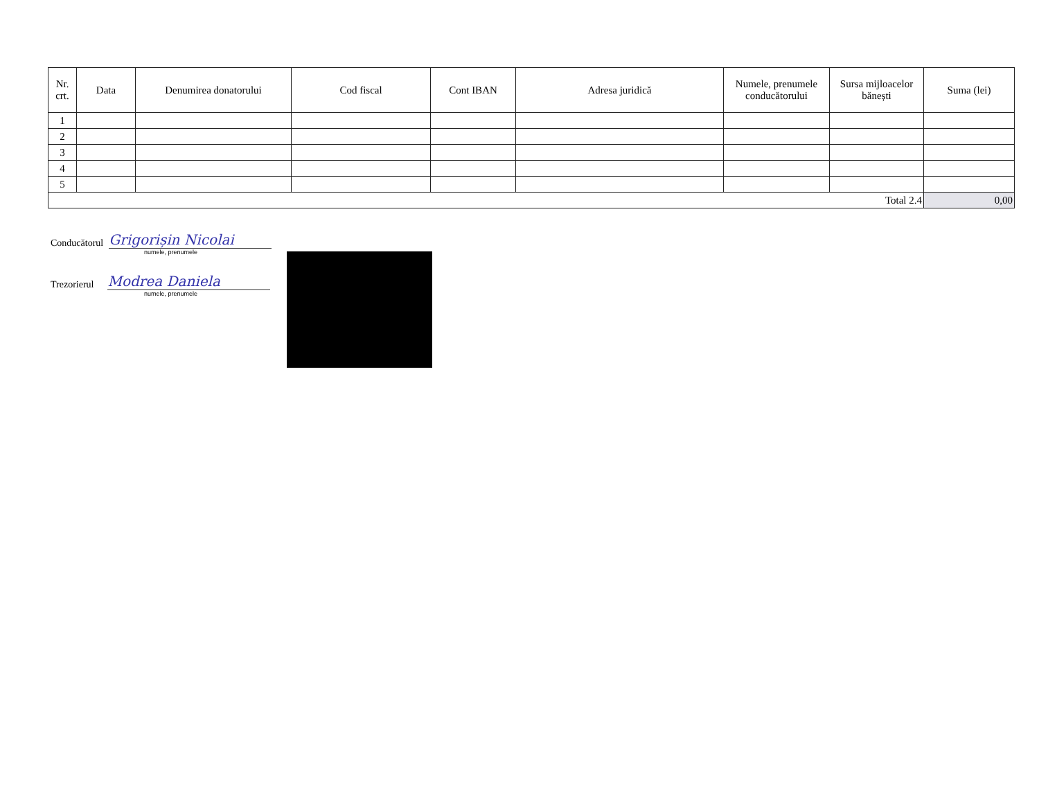| Nr. crt. | Data | Denumirea donatorului | Cod fiscal | Cont IBAN | Adresa juridică | Numele, prenumele conducătorului | Sursa mijloacelor bănești | Suma (lei) |
| --- | --- | --- | --- | --- | --- | --- | --- | --- |
| 1 | | | | | | | | |
| 2 | | | | | | | | |
| 3 | | | | | | | | |
| 4 | | | | | | | | |
| 5 | | | | | | | | |
| Total 2.4 | | | | | | | | 0,00 |
Conducătorul Grigorișin Nicolai
numele, prenumele
Trezorierul Modrea Daniela
numele, prenumele